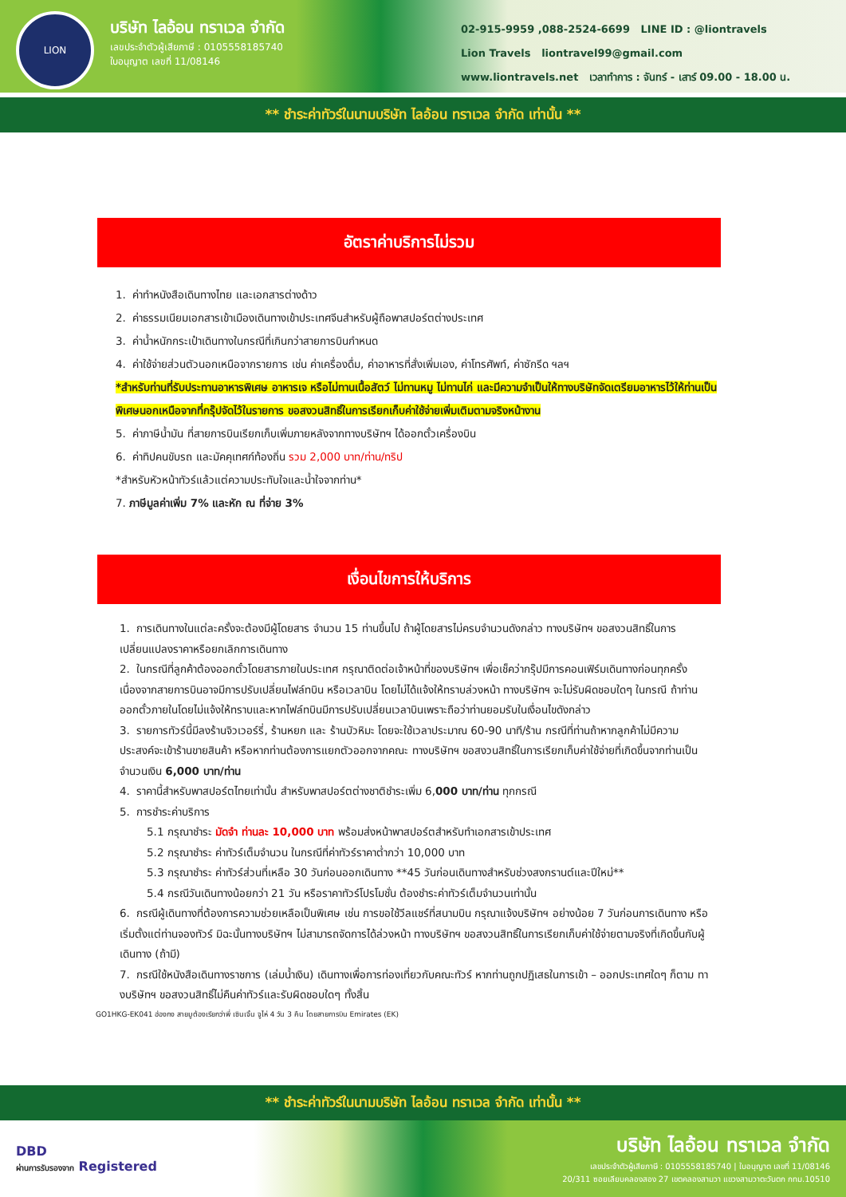LION
บริษัท ไลอ้อน ทราเวล จำกัด
เลขประจำตัวผู้เสียภาษี : 0105558185740
ใบอนุญาต เลขที่ 11/08146
02-915-9959 ,088-2524-6699 LINE ID : @liontravels
Lion Travels liontravel99@gmail.com
www.liontravels.net เวลาทำการ : จันทร์ - เสาร์ 09.00 - 18.00 น.
** ชำระค่าทัวร์ในนามบริษัท ไลอ้อน ทราเวล จำกัด เท่านั้น **
อัตราค่าบริการไม่รวม
1. ค่าทำหนังสือเดินทางไทย และเอกสารต่างด้าว
2. ค่าธรรมเนียมเอกสารเข้าเมืองเดินทางเข้าประเทศจีนสำหรับผู้ถือพาสปอร์ตต่างประเทศ
3. ค่าน้ำหนักกระเป๋าเดินทางในกรณีที่เกินกว่าสายการบินกำหนด
4. ค่าใช้จ่ายส่วนตัวนอกเหนือจากรายการ เช่น ค่าเครื่องดื่ม, ค่าอาหารที่สั่งเพิ่มเอง, ค่าโทรศัพท์, ค่าซักรีด ฯลฯ
*สำหรับท่านที่รับประทานอาหารพิเศษ อาหารเจ หรือไม่ทานเนื้อสัตว์ ไม่ทานหมู ไม่ทานไก่ และมีความจำเป็นให้ทางบริษัทจัดเตรียมอาหารไว้ให้ท่านเป็นพิเศษนอกเหนือจากที่กรุ๊ปจัดไว้ในรายการ ขอสงวนสิทธิ์ในการเรียกเก็บค่าใช้จ่ายเพิ่มเติมตามจริงหน้างาน
5. ค่าภาษีน้ำมัน ที่สายการบินเรียกเก็บเพิ่มภายหลังจากทางบริษัทฯ ได้ออกตั๋วเครื่องบิน
6. ค่าทิปคนขับรถ และมัคคุเทศก์ท้องถิ่น รวม 2,000 บาท/ท่าน/ทริป
*สำหรับหัวหน้าทัวร์แล้วแต่ความประทับใจและน้ำใจจากท่าน*
7. ภาษีมูลค่าเพิ่ม 7% และหัก ณ ที่จ่าย 3%
เงื่อนไขการให้บริการ
1. การเดินทางในแต่ละครั้งจะต้องมีผู้โดยสาร จำนวน 15 ท่านขึ้นไป ถ้าผู้โดยสารไม่ครบจำนวนดังกล่าว ทางบริษัทฯ ขอสงวนสิทธิ์ในการเปลี่ยนแปลงราคาหรือยกเลิกการเดินทาง
2. ในกรณีที่ลูกค้าต้องออกตั๋วโดยสารภายในประเทศ กรุณาติดต่อเจ้าหน้าที่ของบริษัทฯ เพื่อเช็คว่ากรุ๊ปมีการคอนเฟิร์มเดินทางก่อนทุกครั้ง เนื่องจากสายการบินอาจมีการปรับเปลี่ยนไฟล์ทบิน หรือเวลาบิน โดยไม่ได้แจ้งให้ทราบล่วงหน้า ทางบริษัทฯ จะไม่รับผิดชอบใดๆ ในกรณี ถ้าท่านออกตั๋วภายในโดยไม่แจ้งให้ทราบและหากไฟล์ทบินมีการปรับเปลี่ยนเวลาบินเพราะถือว่าท่านยอมรับในเงื่อนไขดังกล่าว
3. รายการทัวร์นี้มีลงร้านจิวเวอร์รี่, ร้านหยก และ ร้านบัวหิมะ โดยจะใช้เวลาประมาณ 60-90 นาที/ร้าน กรณีที่ท่านถ้าหากลูกค้าไม่มีความประสงค์จะเข้าร้านขายสินค้า หรือหากท่านต้องการแยกตัวออกจากคณะ ทางบริษัทฯ ขอสงวนสิทธิ์ในการเรียกเก็บค่าใช้จ่ายที่เกิดขึ้นจากท่านเป็นจำนวนเงิน 6,000 บาท/ท่าน
4. ราคานี้สำหรับพาสปอร์ตไทยเท่านั้น สำหรับพาสปอร์ตต่างชาติชำระเพิ่ม 6,000 บาท/ท่าน ทุกกรณี
5. การชำระค่าบริการ
5.1 กรุณาชำระ มัดจำ ท่านละ 10,000 บาท พร้อมส่งหน้าพาสปอร์ตสำหรับทำเอกสารเข้าประเทศ
5.2 กรุณาชำระ ค่าทัวร์เต็มจำนวน ในกรณีที่ค่าทัวร์ราคาต่ำกว่า 10,000 บาท
5.3 กรุณาชำระ ค่าทัวร์ส่วนที่เหลือ 30 วันก่อนออกเดินทาง **45 วันก่อนเดินทางสำหรับช่วงสงกรานต์และปีใหม่**
5.4 กรณีวันเดินทางน้อยกว่า 21 วัน หรือราคาทัวร์โปรโมชั่น ต้องชำระค่าทัวร์เต็มจำนวนเท่านั้น
6. กรณีผู้เดินทางที่ต้องการความช่วยเหลือเป็นพิเศษ เช่น การขอใช้วีลแชร์ที่สนามบิน กรุณาแจ้งบริษัทฯ อย่างน้อย 7 วันก่อนการเดินทาง หรือเริ่มตั้งแต่ท่านจองทัวร์ มิฉะนั้นทางบริษัทฯ ไม่สามารถจัดการได้ล่วงหน้า ทางบริษัทฯ ขอสงวนสิทธิ์ในการเรียกเก็บค่าใช้จ่ายตามจริงที่เกิดขึ้นกับผู้เดินทาง (ถ้ามี)
7. กรณีใช้หนังสือเดินทางราชการ (เล่มน้ำเงิน) เดินทางเพื่อการท่องเที่ยวกับคณะทัวร์ หากท่านถูกปฏิเสธในการเข้า – ออกประเทศใดๆ ก็ตาม ทางบริษัทฯ ขอสงวนสิทธิ์ไม่คืนค่าทัวร์และรับผิดชอบใดๆ ทั้งสิ้น
GO1HKG-EK041 ฮ่องกง สายมูต้องเรียกว่าพี่ เซินเจิ้น จูไห่ 4 วัน 3 คืน โดยสายการบิน Emirates (EK)
** ชำระค่าทัวร์ในนามบริษัท ไลอ้อน ทราเวล จำกัด เท่านั้น **
DBD
ผ่านการรับรองจาก Registered
บริษัท ไลอ้อน ทราเวล จำกัด
เลขประจำตัวผู้เสียภาษี : 0105558185740 | ใบอนุญาต เลขที่ 11/08146
20/311 ซอยเลียบคลองสอง 27 เขตคลองสามวา แขวงสามวาตะวันตก กทม.10510